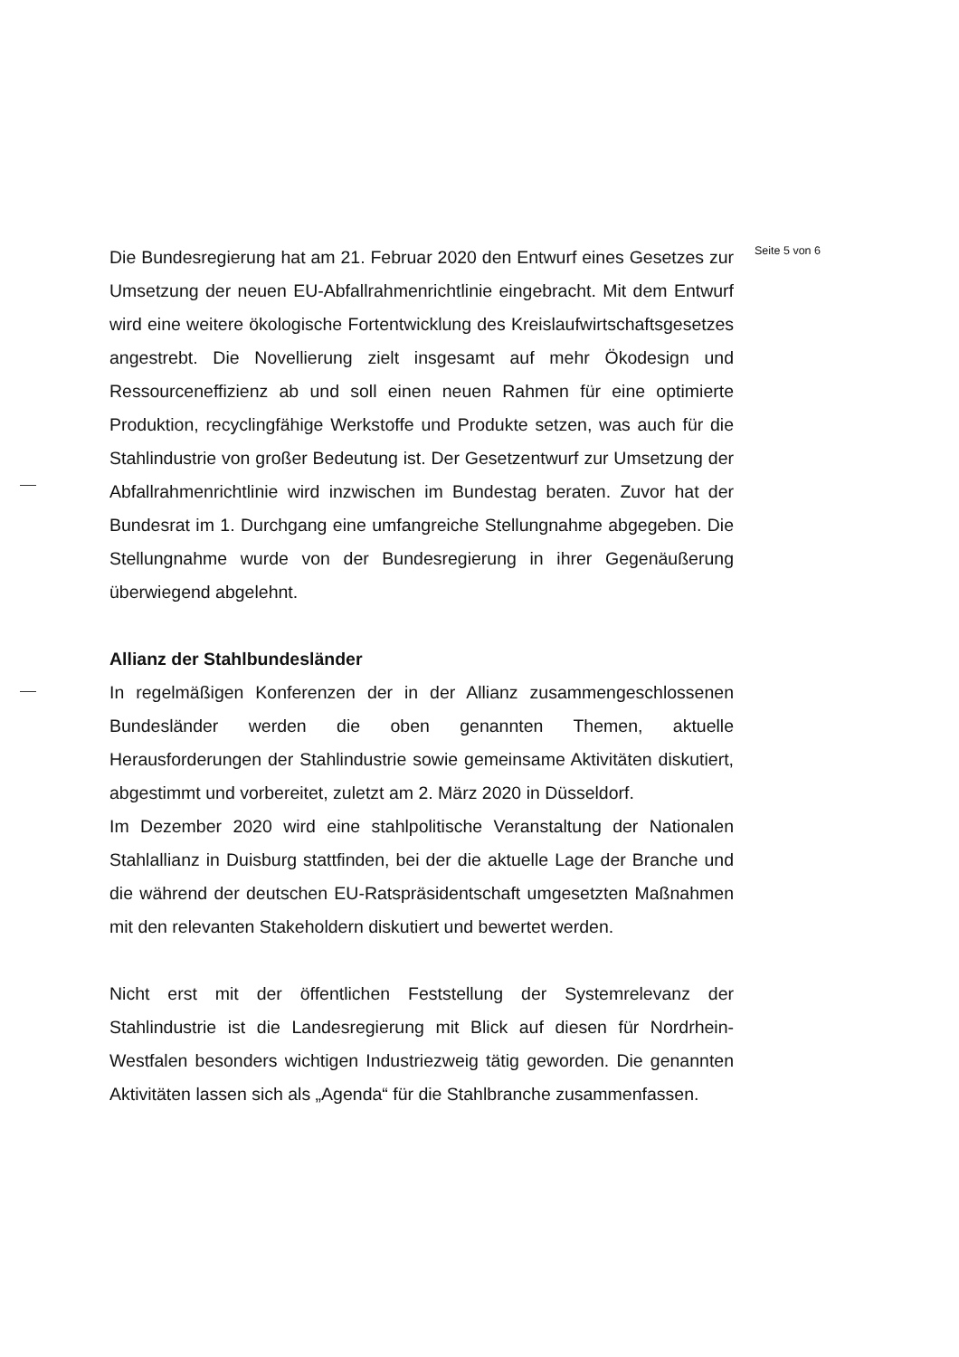Seite 5 von 6
Die Bundesregierung hat am 21. Februar 2020 den Entwurf eines Gesetzes zur Umsetzung der neuen EU-Abfallrahmenrichtlinie eingebracht. Mit dem Entwurf wird eine weitere ökologische Fortentwicklung des Kreislaufwirtschaftsgesetzes angestrebt. Die Novellierung zielt insgesamt auf mehr Ökodesign und Ressourceneffizienz ab und soll einen neuen Rahmen für eine optimierte Produktion, recyclingfähige Werkstoffe und Produkte setzen, was auch für die Stahlindustrie von großer Bedeutung ist. Der Gesetzentwurf zur Umsetzung der Abfallrahmenrichtlinie wird inzwischen im Bundestag beraten. Zuvor hat der Bundesrat im 1. Durchgang eine umfangreiche Stellungnahme abgegeben. Die Stellungnahme wurde von der Bundesregierung in ihrer Gegenäußerung überwiegend abgelehnt.
Allianz der Stahlbundesländer
In regelmäßigen Konferenzen der in der Allianz zusammengeschlossenen Bundesländer werden die oben genannten Themen, aktuelle Herausforderungen der Stahlindustrie sowie gemeinsame Aktivitäten diskutiert, abgestimmt und vorbereitet, zuletzt am 2. März 2020 in Düsseldorf.
Im Dezember 2020 wird eine stahlpolitische Veranstaltung der Nationalen Stahlallianz in Duisburg stattfinden, bei der die aktuelle Lage der Branche und die während der deutschen EU-Ratspräsidentschaft umgesetzten Maßnahmen mit den relevanten Stakeholdern diskutiert und bewertet werden.
Nicht erst mit der öffentlichen Feststellung der Systemrelevanz der Stahlindustrie ist die Landesregierung mit Blick auf diesen für Nordrhein-Westfalen besonders wichtigen Industriezweig tätig geworden. Die genannten Aktivitäten lassen sich als „Agenda“ für die Stahlbranche zusammenfassen.